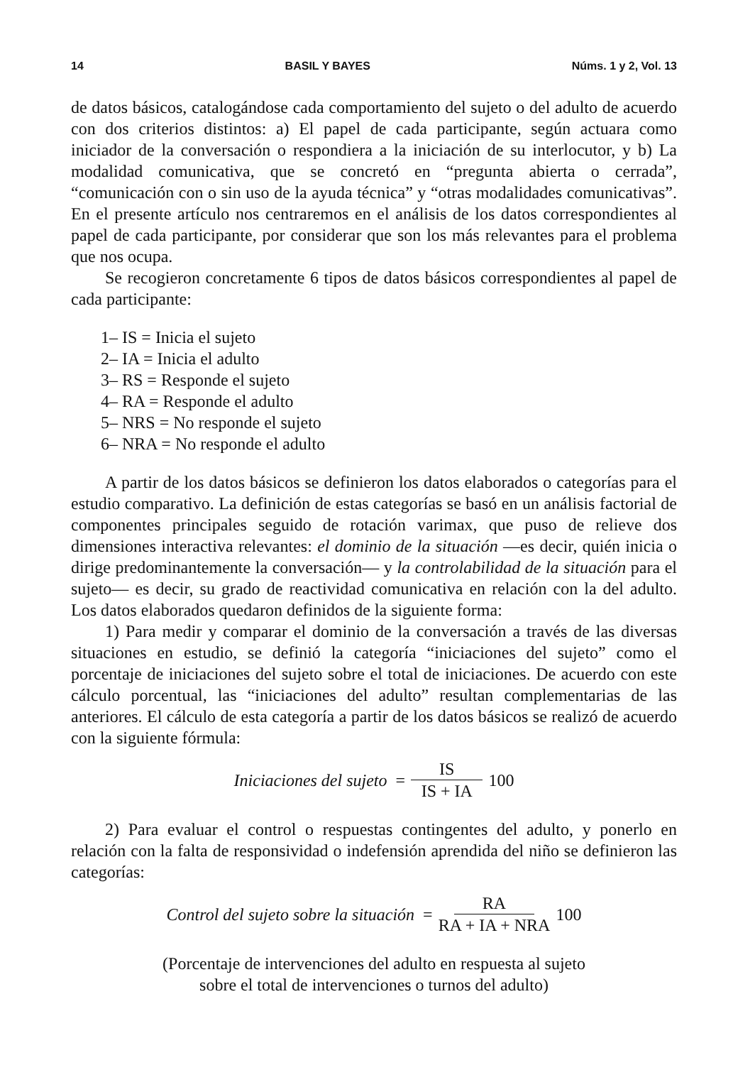14 BASIL Y BAYES Núms. 1 y 2, Vol. 13
de datos básicos, catalogándose cada comportamiento del sujeto o del adulto de acuerdo con dos criterios distintos: a) El papel de cada participante, según actuara como iniciador de la conversación o respondiera a la iniciación de su interlocutor, y b) La modalidad comunicativa, que se concretó en “pregunta abierta o cerrada”, “comunicación con o sin uso de la ayuda técnica” y “otras modalidades comunicativas”. En el presente artículo nos centraremos en el análisis de los datos correspondientes al papel de cada participante, por considerar que son los más relevantes para el problema que nos ocupa.
Se recogieron concretamente 6 tipos de datos básicos correspondientes al papel de cada participante:
1– IS = Inicia el sujeto
2– IA = Inicia el adulto
3– RS = Responde el sujeto
4– RA = Responde el adulto
5– NRS = No responde el sujeto
6– NRA = No responde el adulto
A partir de los datos básicos se definieron los datos elaborados o categorías para el estudio comparativo. La definición de estas categorías se basó en un análisis factorial de componentes principales seguido de rotación varimax, que puso de relieve dos dimensiones interactiva relevantes: el dominio de la situación —es decir, quién inicia o dirige predominantemente la conversación— y la controlabilidad de la situación para el sujeto— es decir, su grado de reactividad comunicativa en relación con la del adulto. Los datos elaborados quedaron definidos de la siguiente forma:
1) Para medir y comparar el dominio de la conversación a través de las diversas situaciones en estudio, se definió la categoría “iniciaciones del sujeto” como el porcentaje de iniciaciones del sujeto sobre el total de iniciaciones. De acuerdo con este cálculo porcentual, las “iniciaciones del adulto” resultan complementarias de las anteriores. El cálculo de esta categoría a partir de los datos básicos se realizó de acuerdo con la siguiente fórmula:
Iniciaciones del sujeto = IS IS + IA 100
2) Para evaluar el control o respuestas contingentes del adulto, y ponerlo en relación con la falta de responsividad o indefensión aprendida del niño se definieron las categorías:
Control del sujeto sobre la situación = RA RA + IA + NRA 100
(Porcentaje de intervenciones del adulto en respuesta al sujeto
sobre el total de intervenciones o turnos del adulto)